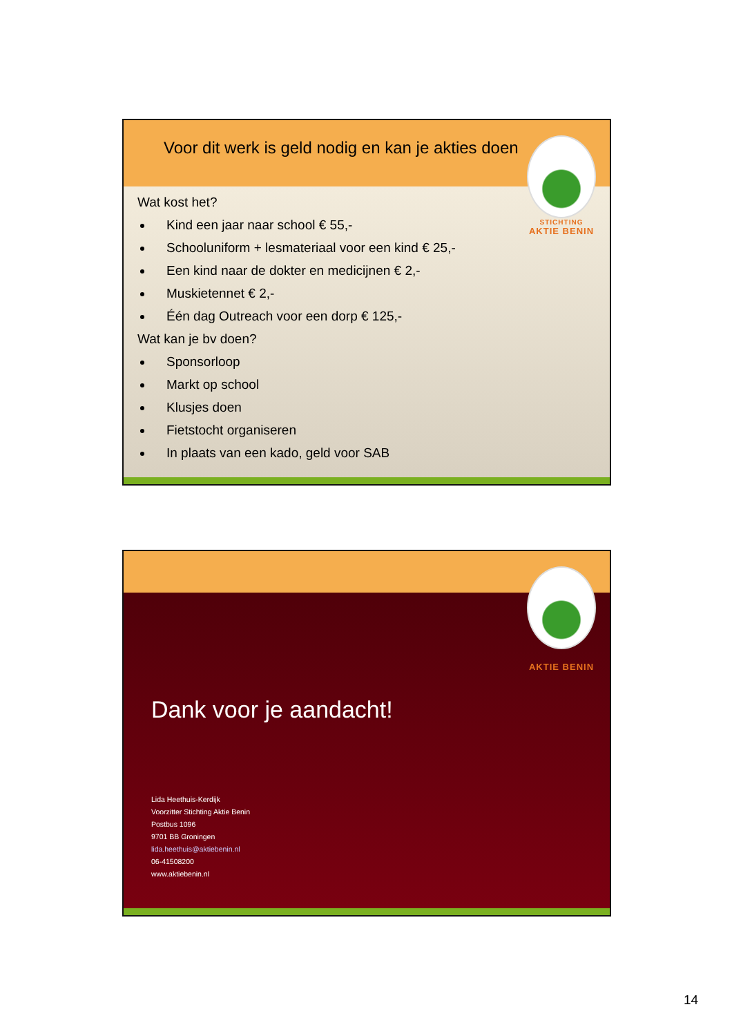Voor dit werk is geld nodig en kan je akties doen
STICHTING
AKTIE BENIN
Wat kost het?
Kind een jaar naar school € 55,-
Schooluniform + lesmateriaal voor een kind € 25,-
Een kind naar de dokter en medicijnen € 2,-
Muskietennet € 2,-
Één dag Outreach voor een dorp € 125,-
Wat kan je bv doen?
Sponsorloop
Markt op school
Klusjes doen
Fietstocht organiseren
In plaats van een kado, geld voor SAB
AKTIE BENIN
Dank voor je aandacht!
Lida Heethuis-Kerdijk
Voorzitter Stichting Aktie Benin
Postbus 1096
9701 BB Groningen
lida.heethuis@aktiebenin.nl
06-41508200
www.aktiebenin.nl
14